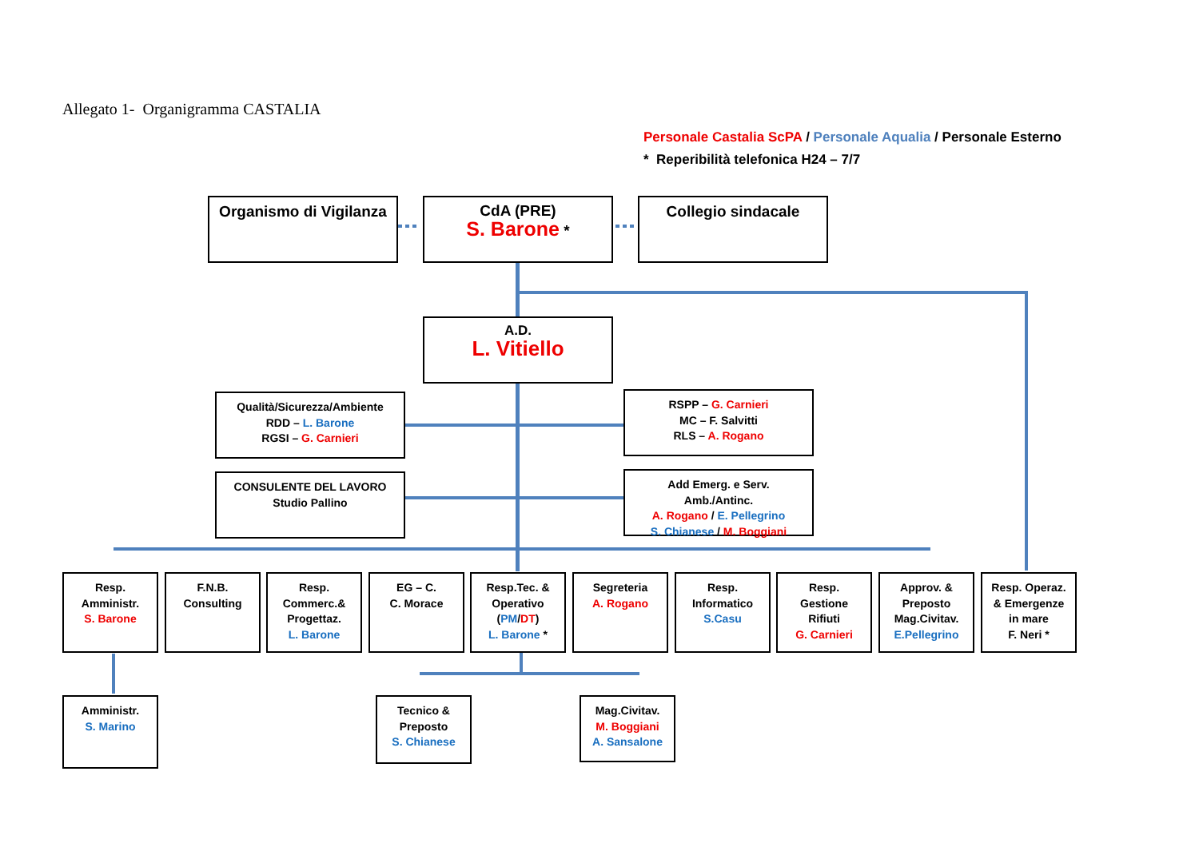Allegato 1- Organigramma CASTALIA
Personale Castalia ScPA / Personale Aqualia / Personale Esterno
* Reperibilità telefonica H24 – 7/7
Organismo di Vigilanza
CdA (PRE)
S. Barone *
Collegio sindacale
A.D.
L. Vitiello
Qualità/Sicurezza/Ambiente
RDD – L. Barone
RGSI – G. Carnieri
RSPP – G. Carnieri
MC – F. Salvitti
RLS – A. Rogano
CONSULENTE DEL LAVORO
Studio Pallino
Add Emerg. e Serv.
Amb./Antinc.
A. Rogano / E. Pellegrino
S. Chianese / M. Boggiani
Resp.
Amministr.
S. Barone
F.N.B.
Consulting
Resp.
Commerc.&
Progettaz.
L. Barone
EG – C.
C. Morace
Resp.Tec. &
Operativo
(PM/DT)
L. Barone *
Segreteria
A. Rogano
Resp.
Informatico
S.Casu
Resp.
Gestione
Rifiuti
G. Carnieri
Approv. &
Preposto
Mag.Civitav.
E.Pellegrino
Resp. Operaz.
& Emergenze
in mare
F. Neri *
Amministr.
S. Marino
Tecnico &
Preposto
S. Chianese
Mag.Civitav.
M. Boggiani
A. Sansalone